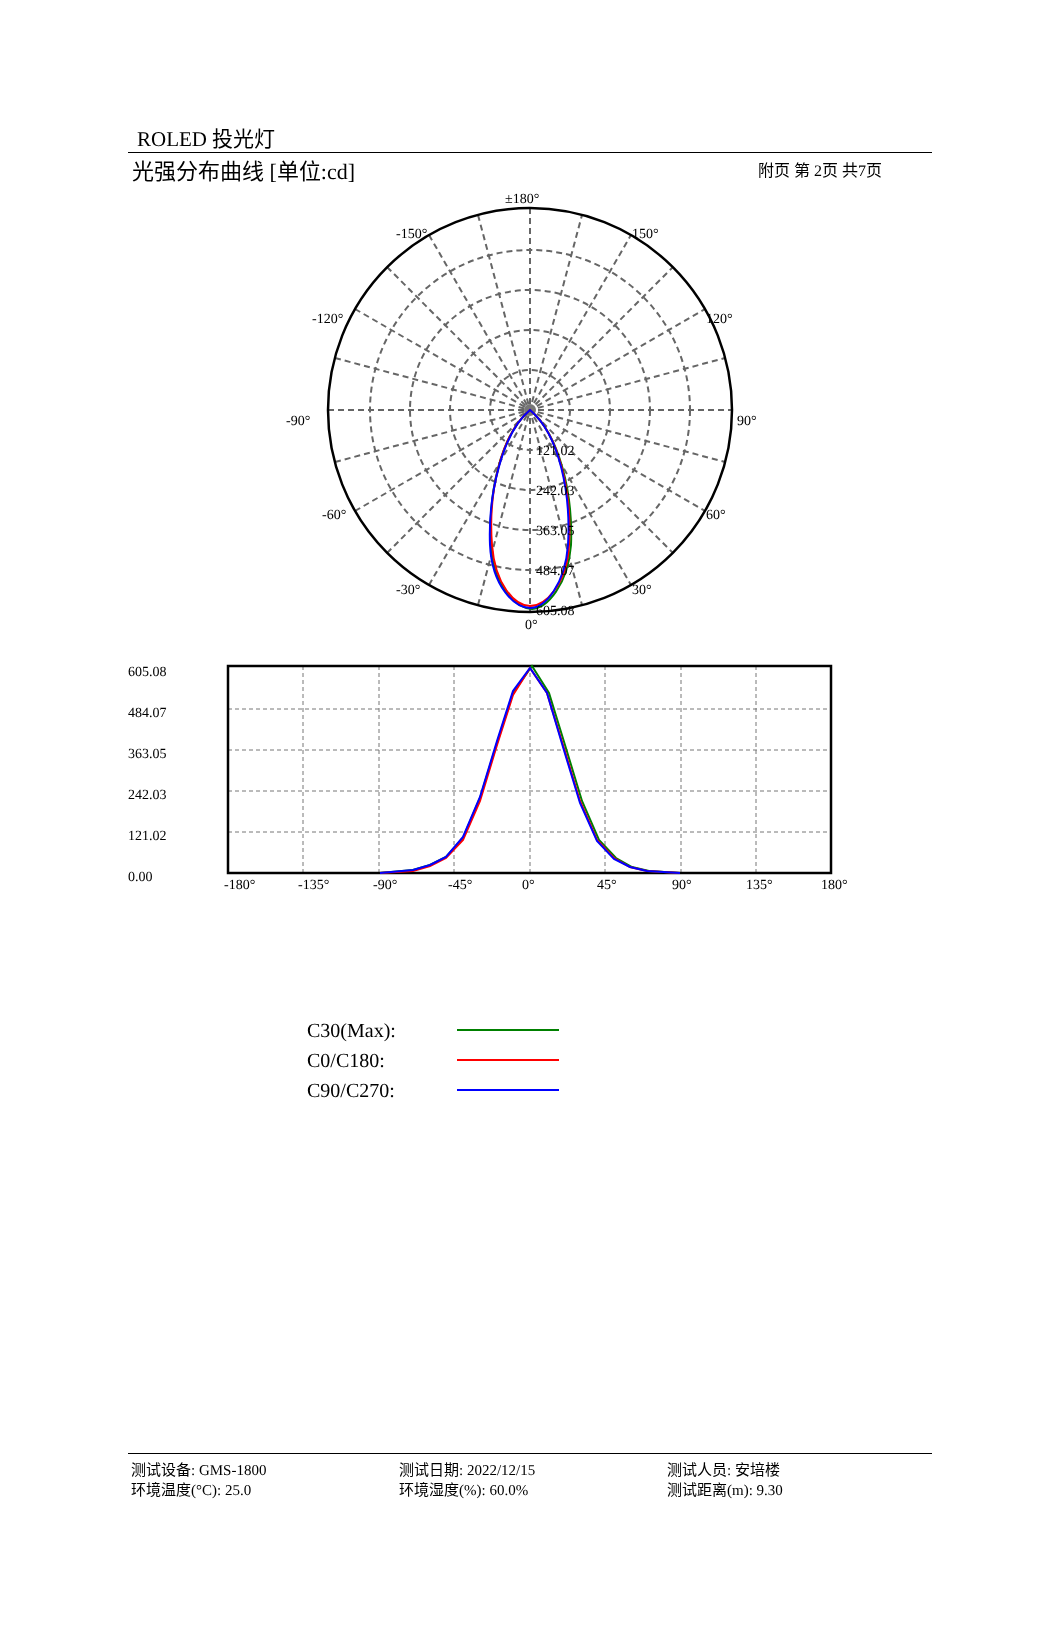ROLED 投光灯
光强分布曲线 [单位:cd] 附页 第 2页 共7页
±180°
-150°
150°
-120°
120°
-90°
90°
-60°
60°
-30°
30°
0°
121.02
242.03
363.05
484.07
605.08
605.08
484.07
363.05
242.03
121.02
0.00
-180°
-135°
-90°
-45°
0°
45°
90°
135°
180°
C30(Max):
C0/C180:
C90/C270:
测试设备: GMS-1800
环境温度(°C): 25.0
测试日期: 2022/12/15
环境湿度(%): 60.0%
测试人员: 安培楼
测试距离(m): 9.30